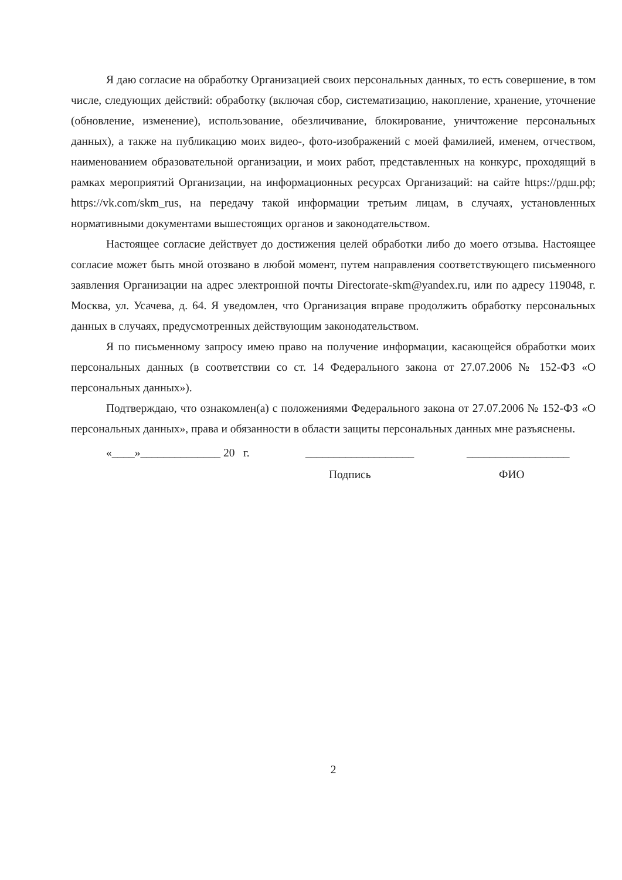Я даю согласие на обработку Организацией своих персональных данных, то есть совершение, в том числе, следующих действий: обработку (включая сбор, систематизацию, накопление, хранение, уточнение (обновление, изменение), использование, обезличивание, блокирование, уничтожение персональных данных), а также на публикацию моих видео-, фото-изображений с моей фамилией, именем, отчеством, наименованием образовательной организации, и моих работ, представленных на конкурс, проходящий в рамках мероприятий Организации, на информационных ресурсах Организаций: на сайте https://рдш.рф; https://vk.com/skm_rus, на передачу такой информации третьим лицам, в случаях, установленных нормативными документами вышестоящих органов и законодательством.
Настоящее согласие действует до достижения целей обработки либо до моего отзыва. Настоящее согласие может быть мной отозвано в любой момент, путем направления соответствующего письменного заявления Организации на адрес электронной почты Directorate-skm@yandex.ru, или по адресу 119048, г. Москва, ул. Усачева, д. 64. Я уведомлен, что Организация вправе продолжить обработку персональных данных в случаях, предусмотренных действующим законодательством.
Я по письменному запросу имею право на получение информации, касающейся обработки моих персональных данных (в соответствии со ст. 14 Федерального закона от 27.07.2006 № 152-ФЗ «О персональных данных»).
Подтверждаю, что ознакомлен(а) с положениями Федерального закона от 27.07.2006 № 152-ФЗ «О персональных данных», права и обязанности в области защиты персональных данных мне разъяснены.
«____»______________ 20 г. ___________________ __________________
Подпись ФИО
2